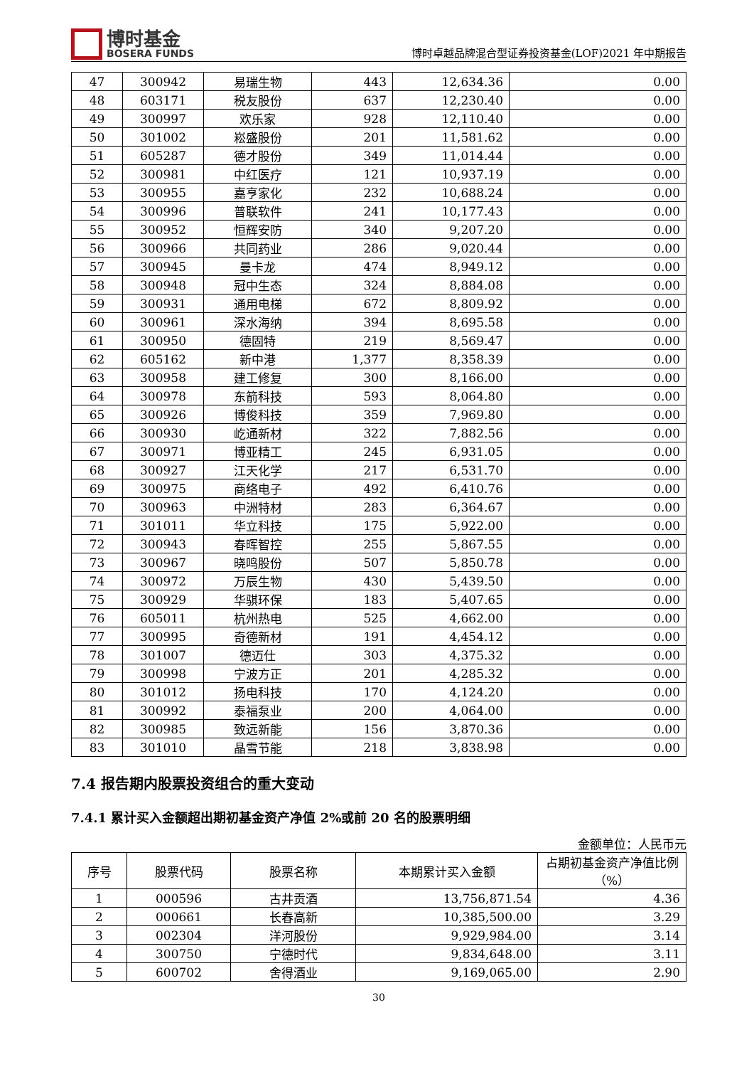博时基金
BOSERA FUNDS
博时卓越品牌混合型证券投资基金(LOF)2021 年中期报告
| 47 | 300942 | 易瑞生物 | 443 | 12,634.36 | 0.00 |
| 48 | 603171 | 税友股份 | 637 | 12,230.40 | 0.00 |
| 49 | 300997 | 欢乐家 | 928 | 12,110.40 | 0.00 |
| 50 | 301002 | 崧盛股份 | 201 | 11,581.62 | 0.00 |
| 51 | 605287 | 德才股份 | 349 | 11,014.44 | 0.00 |
| 52 | 300981 | 中红医疗 | 121 | 10,937.19 | 0.00 |
| 53 | 300955 | 嘉亨家化 | 232 | 10,688.24 | 0.00 |
| 54 | 300996 | 普联软件 | 241 | 10,177.43 | 0.00 |
| 55 | 300952 | 恒辉安防 | 340 | 9,207.20 | 0.00 |
| 56 | 300966 | 共同药业 | 286 | 9,020.44 | 0.00 |
| 57 | 300945 | 曼卡龙 | 474 | 8,949.12 | 0.00 |
| 58 | 300948 | 冠中生态 | 324 | 8,884.08 | 0.00 |
| 59 | 300931 | 通用电梯 | 672 | 8,809.92 | 0.00 |
| 60 | 300961 | 深水海纳 | 394 | 8,695.58 | 0.00 |
| 61 | 300950 | 德固特 | 219 | 8,569.47 | 0.00 |
| 62 | 605162 | 新中港 | 1,377 | 8,358.39 | 0.00 |
| 63 | 300958 | 建工修复 | 300 | 8,166.00 | 0.00 |
| 64 | 300978 | 东箭科技 | 593 | 8,064.80 | 0.00 |
| 65 | 300926 | 博俊科技 | 359 | 7,969.80 | 0.00 |
| 66 | 300930 | 屹通新材 | 322 | 7,882.56 | 0.00 |
| 67 | 300971 | 博亚精工 | 245 | 6,931.05 | 0.00 |
| 68 | 300927 | 江天化学 | 217 | 6,531.70 | 0.00 |
| 69 | 300975 | 商络电子 | 492 | 6,410.76 | 0.00 |
| 70 | 300963 | 中洲特材 | 283 | 6,364.67 | 0.00 |
| 71 | 301011 | 华立科技 | 175 | 5,922.00 | 0.00 |
| 72 | 300943 | 春晖智控 | 255 | 5,867.55 | 0.00 |
| 73 | 300967 | 晓鸣股份 | 507 | 5,850.78 | 0.00 |
| 74 | 300972 | 万辰生物 | 430 | 5,439.50 | 0.00 |
| 75 | 300929 | 华骐环保 | 183 | 5,407.65 | 0.00 |
| 76 | 605011 | 杭州热电 | 525 | 4,662.00 | 0.00 |
| 77 | 300995 | 奇德新材 | 191 | 4,454.12 | 0.00 |
| 78 | 301007 | 德迈仕 | 303 | 4,375.32 | 0.00 |
| 79 | 300998 | 宁波方正 | 201 | 4,285.32 | 0.00 |
| 80 | 301012 | 扬电科技 | 170 | 4,124.20 | 0.00 |
| 81 | 300992 | 泰福泵业 | 200 | 4,064.00 | 0.00 |
| 82 | 300985 | 致远新能 | 156 | 3,870.36 | 0.00 |
| 83 | 301010 | 晶雪节能 | 218 | 3,838.98 | 0.00 |
7.4 报告期内股票投资组合的重大变动
7.4.1 累计买入金额超出期初基金资产净值 2%或前 20 名的股票明细
金额单位：人民币元
| 序号 | 股票代码 | 股票名称 | 本期累计买入金额 | 占期初基金资产净值比例（%） |
| --- | --- | --- | --- | --- |
| 1 | 000596 | 古井贡酒 | 13,756,871.54 | 4.36 |
| 2 | 000661 | 长春高新 | 10,385,500.00 | 3.29 |
| 3 | 002304 | 洋河股份 | 9,929,984.00 | 3.14 |
| 4 | 300750 | 宁德时代 | 9,834,648.00 | 3.11 |
| 5 | 600702 | 舍得酒业 | 9,169,065.00 | 2.90 |
30